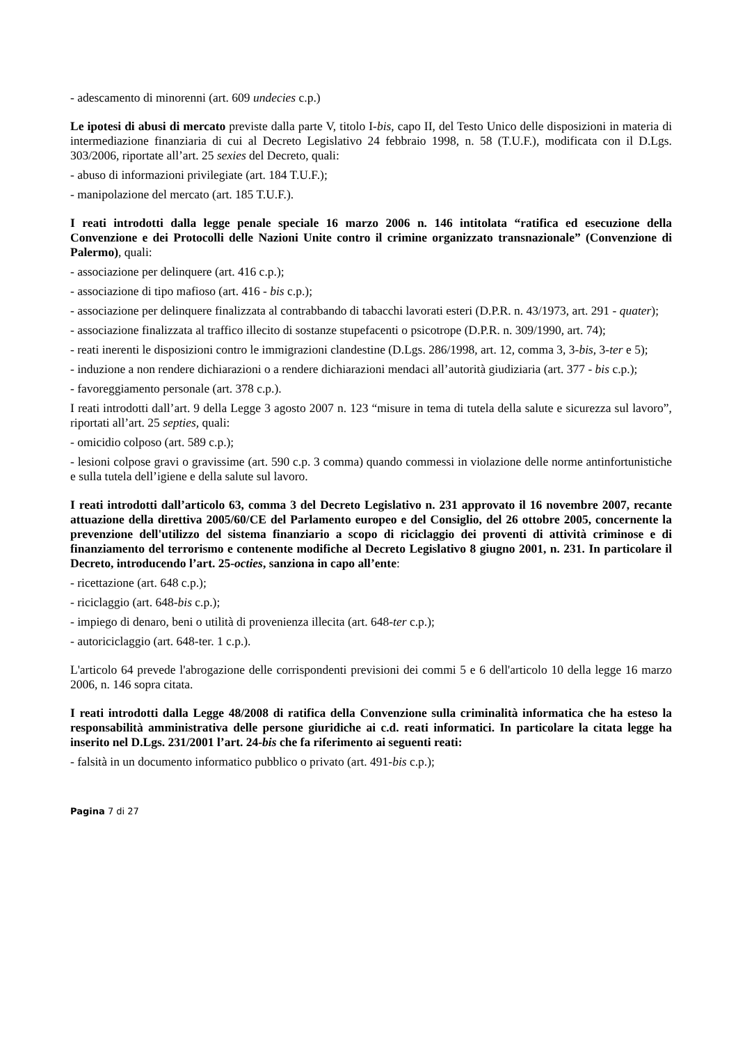- adescamento di minorenni (art. 609 undecies c.p.)
Le ipotesi di abusi di mercato previste dalla parte V, titolo I-bis, capo II, del Testo Unico delle disposizioni in materia di intermediazione finanziaria di cui al Decreto Legislativo 24 febbraio 1998, n. 58 (T.U.F.), modificata con il D.Lgs. 303/2006, riportate all’art. 25 sexies del Decreto, quali:
- abuso di informazioni privilegiate (art. 184 T.U.F.);
- manipolazione del mercato (art. 185 T.U.F.).
I reati introdotti dalla legge penale speciale 16 marzo 2006 n. 146 intitolata “ratifica ed esecuzione della Convenzione e dei Protocolli delle Nazioni Unite contro il crimine organizzato transnazionale” (Convenzione di Palermo), quali:
- associazione per delinquere (art. 416 c.p.);
- associazione di tipo mafioso (art. 416 - bis c.p.);
- associazione per delinquere finalizzata al contrabbando di tabacchi lavorati esteri (D.P.R. n. 43/1973, art. 291 - quater);
- associazione finalizzata al traffico illecito di sostanze stupefacenti o psicotrope (D.P.R. n. 309/1990, art. 74);
- reati inerenti le disposizioni contro le immigrazioni clandestine (D.Lgs. 286/1998, art. 12, comma 3, 3-bis, 3-ter e 5);
- induzione a non rendere dichiarazioni o a rendere dichiarazioni mendaci all’autorità giudiziaria (art. 377 - bis c.p.);
- favoreggiamento personale (art. 378 c.p.).
I reati introdotti dall’art. 9 della Legge 3 agosto 2007 n. 123 “misure in tema di tutela della salute e sicurezza sul lavoro”, riportati all’art. 25 septies, quali:
- omicidio colposo (art. 589 c.p.);
- lesioni colpose gravi o gravissime (art. 590 c.p. 3 comma) quando commessi in violazione delle norme antinfortunistiche e sulla tutela dell’igiene e della salute sul lavoro.
I reati introdotti dall’articolo 63, comma 3 del Decreto Legislativo n. 231 approvato il 16 novembre 2007, recante attuazione della direttiva 2005/60/CE del Parlamento europeo e del Consiglio, del 26 ottobre 2005, concernente la prevenzione dell'utilizzo del sistema finanziario a scopo di riciclaggio dei proventi di attività criminose e di finanziamento del terrorismo e contenente modifiche al Decreto Legislativo 8 giugno 2001, n. 231. In particolare il Decreto, introducendo l’art. 25-octies, sanziona in capo all’ente:
- ricettazione (art. 648 c.p.);
- riciclaggio (art. 648-bis c.p.);
- impiego di denaro, beni o utilità di provenienza illecita (art. 648-ter c.p.);
- autoriciclaggio (art. 648-ter. 1 c.p.).
L'articolo 64 prevede l'abrogazione delle corrispondenti previsioni dei commi 5 e 6 dell'articolo 10 della legge 16 marzo 2006, n. 146 sopra citata.
I reati introdotti dalla Legge 48/2008 di ratifica della Convenzione sulla criminalità informatica che ha esteso la responsabilità amministrativa delle persone giuridiche ai c.d. reati informatici. In particolare la citata legge ha inserito nel D.Lgs. 231/2001 l’art. 24-bis che fa riferimento ai seguenti reati:
- falsità in un documento informatico pubblico o privato (art. 491-bis c.p.);
Pagina 7 di 27